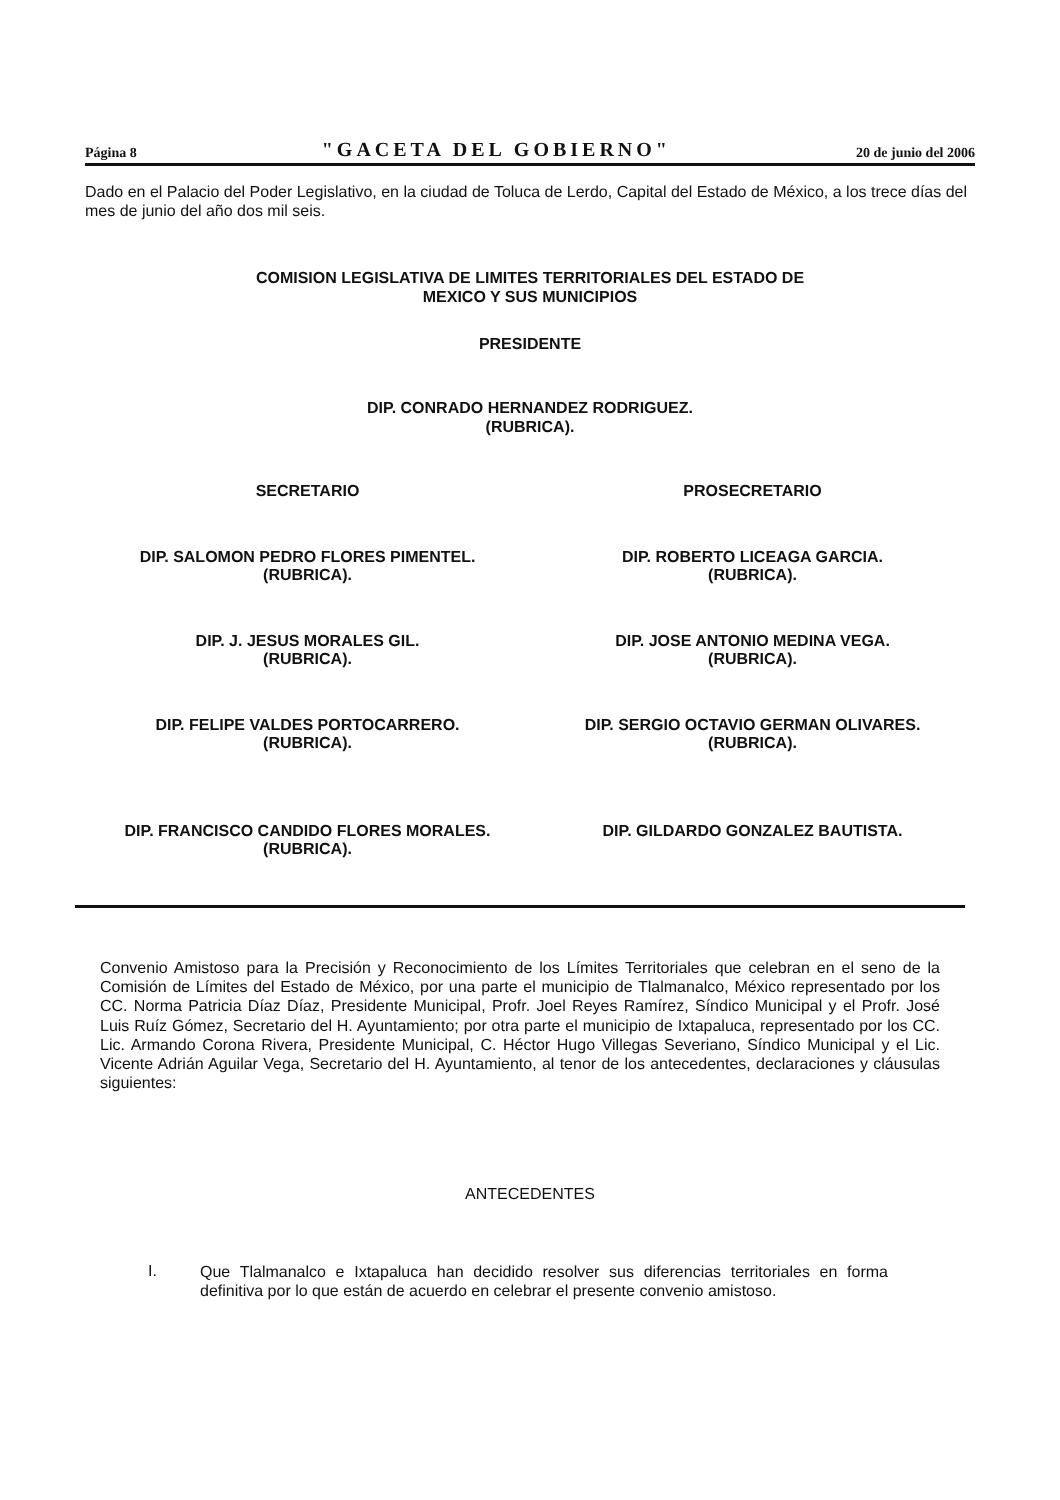Página 8 "GACETA DEL GOBIERNO" 20 de junio del 2006
Dado en el Palacio del Poder Legislativo, en la ciudad de Toluca de Lerdo, Capital del Estado de México, a los trece días del mes de junio del año dos mil seis.
COMISION LEGISLATIVA DE LIMITES TERRITORIALES DEL ESTADO DE
MEXICO Y SUS MUNICIPIOS
PRESIDENTE
DIP. CONRADO HERNANDEZ RODRIGUEZ.
(RUBRICA).
SECRETARIO PROSECRETARIO
DIP. SALOMON PEDRO FLORES PIMENTEL.
(RUBRICA).
DIP. ROBERTO LICEAGA GARCIA.
(RUBRICA).
DIP. J. JESUS MORALES GIL.
(RUBRICA).
DIP. JOSE ANTONIO MEDINA VEGA.
(RUBRICA).
DIP. FELIPE VALDES PORTOCARRERO.
(RUBRICA).
DIP. SERGIO OCTAVIO GERMAN OLIVARES.
(RUBRICA).
DIP. FRANCISCO CANDIDO FLORES MORALES.
(RUBRICA).
DIP. GILDARDO GONZALEZ BAUTISTA.
Convenio Amistoso para la Precisión y Reconocimiento de los Límites Territoriales que celebran en el seno de la Comisión de Límites del Estado de México, por una parte el municipio de Tlalmanalco, México representado por los CC. Norma Patricia Díaz Díaz, Presidente Municipal, Profr. Joel Reyes Ramírez, Síndico Municipal y el Profr. José Luis Ruíz Gómez, Secretario del H. Ayuntamiento; por otra parte el municipio de Ixtapaluca, representado por los CC. Lic. Armando Corona Rivera, Presidente Municipal, C. Héctor Hugo Villegas Severiano, Síndico Municipal y el Lic. Vicente Adrián Aguilar Vega, Secretario del H. Ayuntamiento, al tenor de los antecedentes, declaraciones y cláusulas siguientes:
ANTECEDENTES
I.
Que Tlalmanalco e Ixtapaluca han decidido resolver sus diferencias territoriales en forma definitiva por lo que están de acuerdo en celebrar el presente convenio amistoso.